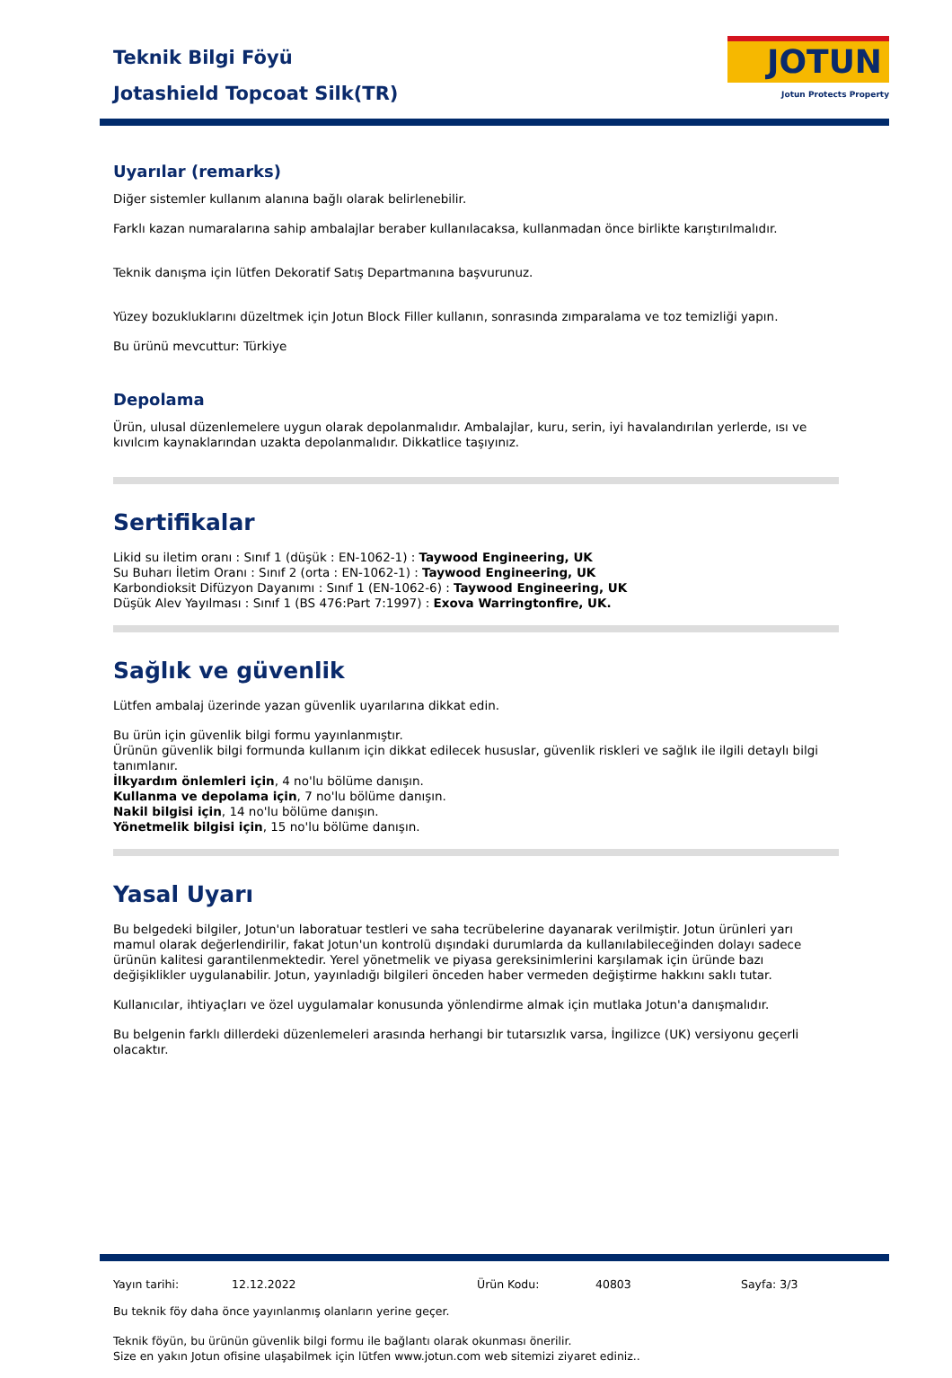Teknik Bilgi Föyü
Jotashield Topcoat Silk(TR)
JOTUN
Jotun Protects Property
Uyarılar (remarks)
Diğer sistemler kullanım alanına bağlı olarak belirlenebilir.
Farklı kazan numaralarına sahip ambalajlar beraber kullanılacaksa, kullanmadan önce birlikte karıştırılmalıdır.
Teknik danışma için lütfen Dekoratif Satış Departmanına başvurunuz.
Yüzey bozukluklarını düzeltmek için Jotun Block Filler kullanın, sonrasında zımparalama ve toz temizliği yapın.
Bu ürünü mevcuttur: Türkiye
Depolama
Ürün, ulusal düzenlemelere uygun olarak depolanmalıdır. Ambalajlar, kuru, serin, iyi havalandırılan yerlerde, ısı ve kıvılcım kaynaklarından uzakta depolanmalıdır. Dikkatlice taşıyınız.
Sertifikalar
Likid su iletim oranı : Sınıf 1 (düşük : EN-1062-1) : Taywood Engineering, UK
Su Buharı İletim Oranı : Sınıf 2 (orta : EN-1062-1) : Taywood Engineering, UK
Karbondioksit Difüzyon Dayanımı : Sınıf 1 (EN-1062-6) : Taywood Engineering, UK
Düşük Alev Yayılması : Sınıf 1 (BS 476:Part 7:1997) : Exova Warringtonfire, UK.
Sağlık ve güvenlik
Lütfen ambalaj üzerinde yazan güvenlik uyarılarına dikkat edin.
Bu ürün için güvenlik bilgi formu yayınlanmıştır.
Ürünün güvenlik bilgi formunda kullanım için dikkat edilecek hususlar, güvenlik riskleri ve sağlık ile ilgili detaylı bilgi tanımlanır.
İlkyardım önlemleri için, 4 no'lu bölüme danışın.
Kullanma ve depolama için, 7 no'lu bölüme danışın.
Nakil bilgisi için, 14 no'lu bölüme danışın.
Yönetmelik bilgisi için, 15 no'lu bölüme danışın.
Yasal Uyarı
Bu belgedeki bilgiler, Jotun'un laboratuar testleri ve saha tecrübelerine dayanarak verilmiştir. Jotun ürünleri yarı mamul olarak değerlendirilir, fakat Jotun'un kontrolü dışındaki durumlarda da kullanılabileceğinden dolayı sadece ürünün kalitesi garantilenmektedir. Yerel yönetmelik ve piyasa gereksinimlerini karşılamak için üründe bazı değişiklikler uygulanabilir. Jotun, yayınladığı bilgileri önceden haber vermeden değiştirme hakkını saklı tutar.
Kullanıcılar, ihtiyaçları ve özel uygulamalar konusunda yönlendirme almak için mutlaka Jotun'a danışmalıdır.
Bu belgenin farklı dillerdeki düzenlemeleri arasında herhangi bir tutarsızlık varsa, İngilizce (UK) versiyonu geçerli olacaktır.
Yayın tarihi: 12.12.2022 Ürün Kodu: 40803 Sayfa: 3/3
Bu teknik föy daha önce yayınlanmış olanların yerine geçer.
Teknik föyün, bu ürünün güvenlik bilgi formu ile bağlantı olarak okunması önerilir.
Size en yakın Jotun ofisine ulaşabilmek için lütfen www.jotun.com web sitemizi ziyaret ediniz..